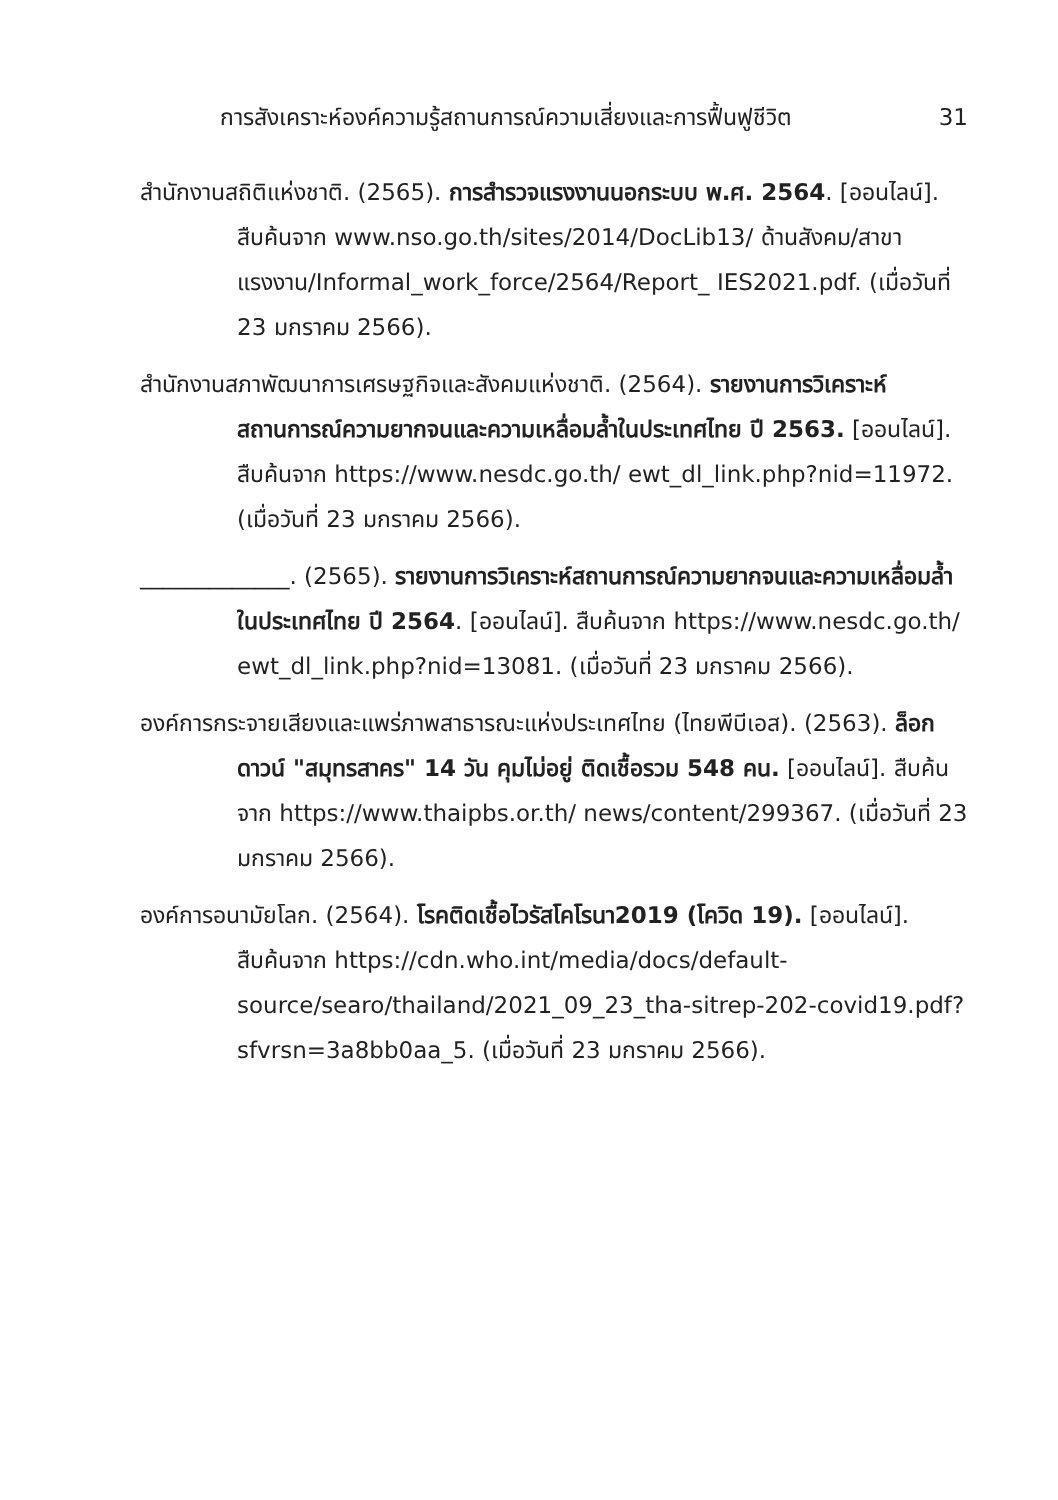การสังเคราะห์องค์ความรู้สถานการณ์ความเสี่ยงและการฟื้นฟูชีวิต 31
สำนักงานสถิติแห่งชาติ. (2565). การสำรวจแรงงานนอกระบบ พ.ศ. 2564. [ออนไลน์]. สืบค้นจาก www.nso.go.th/sites/2014/DocLib13/ ด้านสังคม/สาขาแรงงาน/Informal_work_force/2564/Report_ IES2021.pdf. (เมื่อวันที่ 23 มกราคม 2566).
สำนักงานสภาพัฒนาการเศรษฐกิจและสังคมแห่งชาติ. (2564). รายงานการวิเคราะห์สถานการณ์ความยากจนและความเหลื่อมล้ำในประเทศไทย ปี 2563. [ออนไลน์]. สืบค้นจาก https://www.nesdc.go.th/ ewt_dl_link.php?nid=11972. (เมื่อวันที่ 23 มกราคม 2566).
_____________. (2565). รายงานการวิเคราะห์สถานการณ์ความยากจนและความเหลื่อมล้ำในประเทศไทย ปี 2564. [ออนไลน์]. สืบค้นจาก https://www.nesdc.go.th/ ewt_dl_link.php?nid=13081. (เมื่อวันที่ 23 มกราคม 2566).
องค์การกระจายเสียงและแพร่ภาพสาธารณะแห่งประเทศไทย (ไทยพีบีเอส). (2563). ล็อกดาวน์ "สมุทรสาคร" 14 วัน คุมไม่อยู่ ติดเชื้อรวม 548 คน. [ออนไลน์]. สืบค้นจาก https://www.thaipbs.or.th/ news/content/299367. (เมื่อวันที่ 23 มกราคม 2566).
องค์การอนามัยโลก. (2564). โรคติดเชื้อไวรัสโคโรนา2019 (โควิด 19). [ออนไลน์]. สืบค้นจาก https://cdn.who.int/media/docs/default-source/searo/thailand/2021_09_23_tha-sitrep-202-covid19.pdf?sfvrsn=3a8bb0aa_5. (เมื่อวันที่ 23 มกราคม 2566).